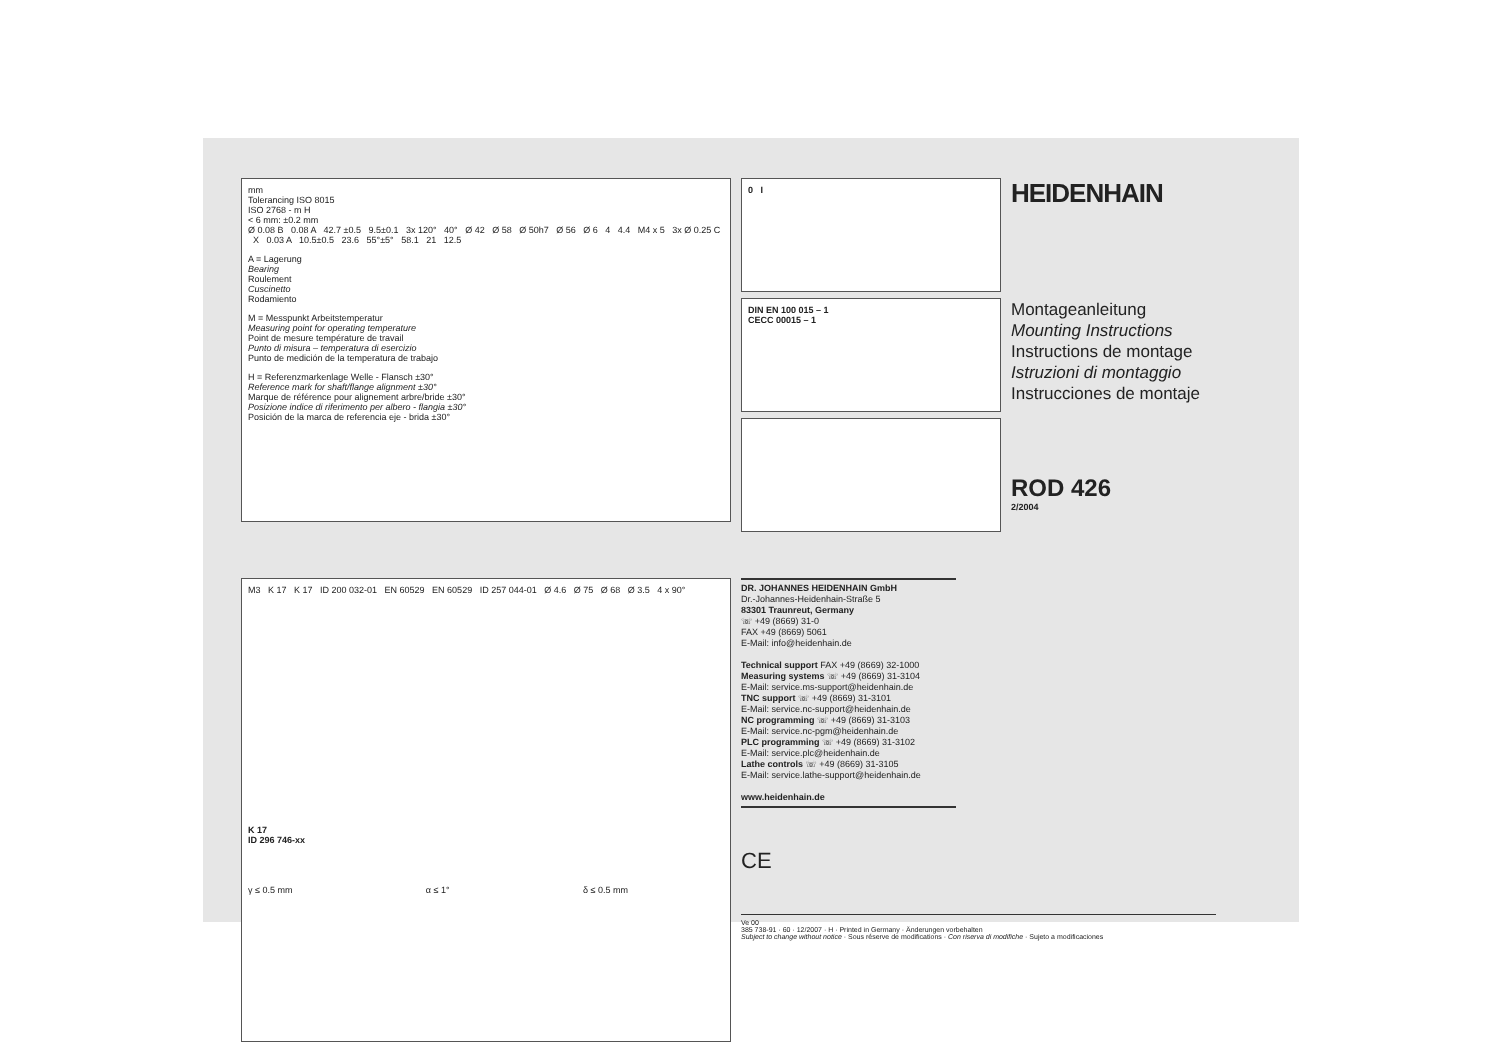mm
Tolerancing ISO 8015
ISO 2768 - m H
< 6 mm: ±0.2 mm
Ø 0.08 B 0.08 A 42.7 ±0.5 9.5±0.1 3x 120° 40° Ø 42 Ø 58 Ø 50h7 Ø 56 Ø 6 4 4.4 M4 x 5 3x Ø 0.25 C X 0.03 A 10.5±0.5 23.6 55°±5° 58.1 21 12.5
A = Lagerung
Bearing
Roulement
Cuscinetto
Rodamiento
M = Messpunkt Arbeitstemperatur
Measuring point for operating temperature
Point de mesure température de travail
Punto di misura – temperatura di esercizio
Punto de medición de la temperatura de trabajo
H = Referenzmarkenlage Welle - Flansch ±30°
Reference mark for shaft/flange alignment ±30°
Marque de référence pour alignement arbre/bride ±30°
Posizione indice di riferimento per albero - flangia ±30°
Posición de la marca de referencia eje - brida ±30°
0 I
DIN EN 100 015 – 1
CECC 00015 – 1
HEIDENHAIN
Montageanleitung
Mounting Instructions
Instructions de montage
Istruzioni di montaggio
Instrucciones de montaje
ROD 426
2/2004
M3 K 17 K 17 ID 200 032-01 EN 60529 EN 60529 ID 257 044-01 Ø 4.6 Ø 75 Ø 68 Ø 3.5 4 x 90°
K 17
ID 296 746-xx
γ ≤ 0.5 mm α ≤ 1° δ ≤ 0.5 mm
DR. JOHANNES HEIDENHAIN GmbH
Dr.-Johannes-Heidenhain-Straße 5
83301 Traunreut, Germany
☏ +49 (8669) 31-0
FAX +49 (8669) 5061
E-Mail: info@heidenhain.de
Technical support FAX +49 (8669) 32-1000
Measuring systems ☏ +49 (8669) 31-3104
E-Mail: service.ms-support@heidenhain.de
TNC support ☏ +49 (8669) 31-3101
E-Mail: service.nc-support@heidenhain.de
NC programming ☏ +49 (8669) 31-3103
E-Mail: service.nc-pgm@heidenhain.de
PLC programming ☏ +49 (8669) 31-3102
E-Mail: service.plc@heidenhain.de
Lathe controls ☏ +49 (8669) 31-3105
E-Mail: service.lathe-support@heidenhain.de
www.heidenhain.de
CE
Ve 00
385 738-91 · 60 · 12/2007 · H · Printed in Germany · Änderungen vorbehalten
Subject to change without notice · Sous réserve de modifications · Con riserva di modifiche · Sujeto a modificaciones